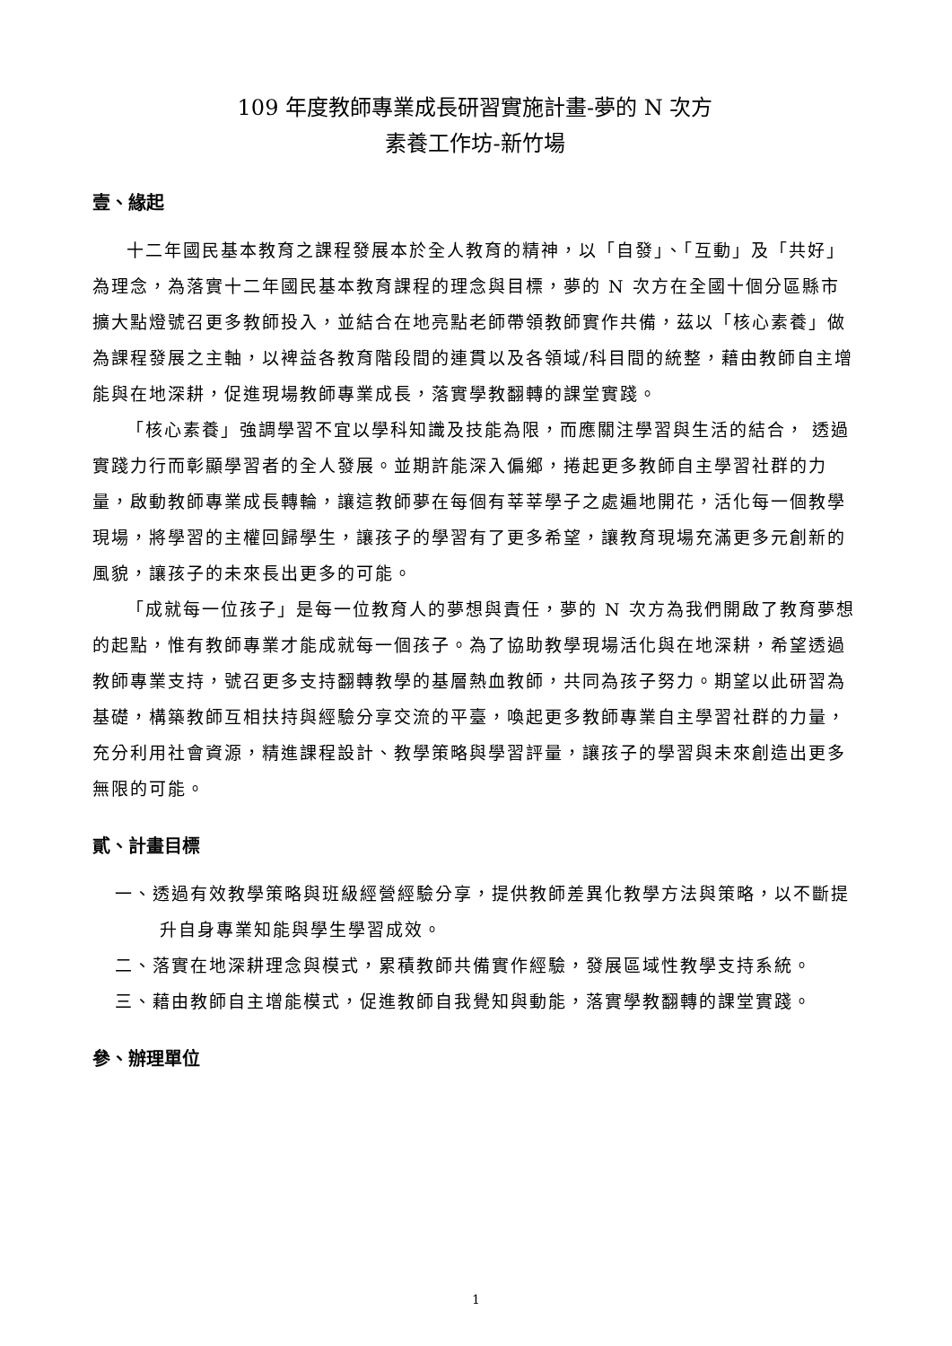109 年度教師專業成長研習實施計畫-夢的 N 次方
素養工作坊-新竹場
壹、緣起
十二年國民基本教育之課程發展本於全人教育的精神，以「自發」、「互動」及「共好」為理念，為落實十二年國民基本教育課程的理念與目標，夢的 N 次方在全國十個分區縣市擴大點燈號召更多教師投入，並結合在地亮點老師帶領教師實作共備，茲以「核心素養」做為課程發展之主軸，以裨益各教育階段間的連貫以及各領域/科目間的統整，藉由教師自主增能與在地深耕，促進現場教師專業成長，落實學教翻轉的課堂實踐。
「核心素養」強調學習不宜以學科知識及技能為限，而應關注學習與生活的結合， 透過實踐力行而彰顯學習者的全人發展。並期許能深入偏鄉，捲起更多教師自主學習社群的力量，啟動教師專業成長轉輪，讓這教師夢在每個有莘莘學子之處遍地開花，活化每一個教學現場，將學習的主權回歸學生，讓孩子的學習有了更多希望，讓教育現場充滿更多元創新的風貌，讓孩子的未來長出更多的可能。
「成就每一位孩子」是每一位教育人的夢想與責任，夢的 N 次方為我們開啟了教育夢想的起點，惟有教師專業才能成就每一個孩子。為了協助教學現場活化與在地深耕，希望透過教師專業支持，號召更多支持翻轉教學的基層熱血教師，共同為孩子努力。期望以此研習為基礎，構築教師互相扶持與經驗分享交流的平臺，喚起更多教師專業自主學習社群的力量，充分利用社會資源，精進課程設計、教學策略與學習評量，讓孩子的學習與未來創造出更多無限的可能。
貳、計畫目標
一、透過有效教學策略與班級經營經驗分享，提供教師差異化教學方法與策略，以不斷提升自身專業知能與學生學習成效。
二、落實在地深耕理念與模式，累積教師共備實作經驗，發展區域性教學支持系統。
三、藉由教師自主增能模式，促進教師自我覺知與動能，落實學教翻轉的課堂實踐。
參、辦理單位
1